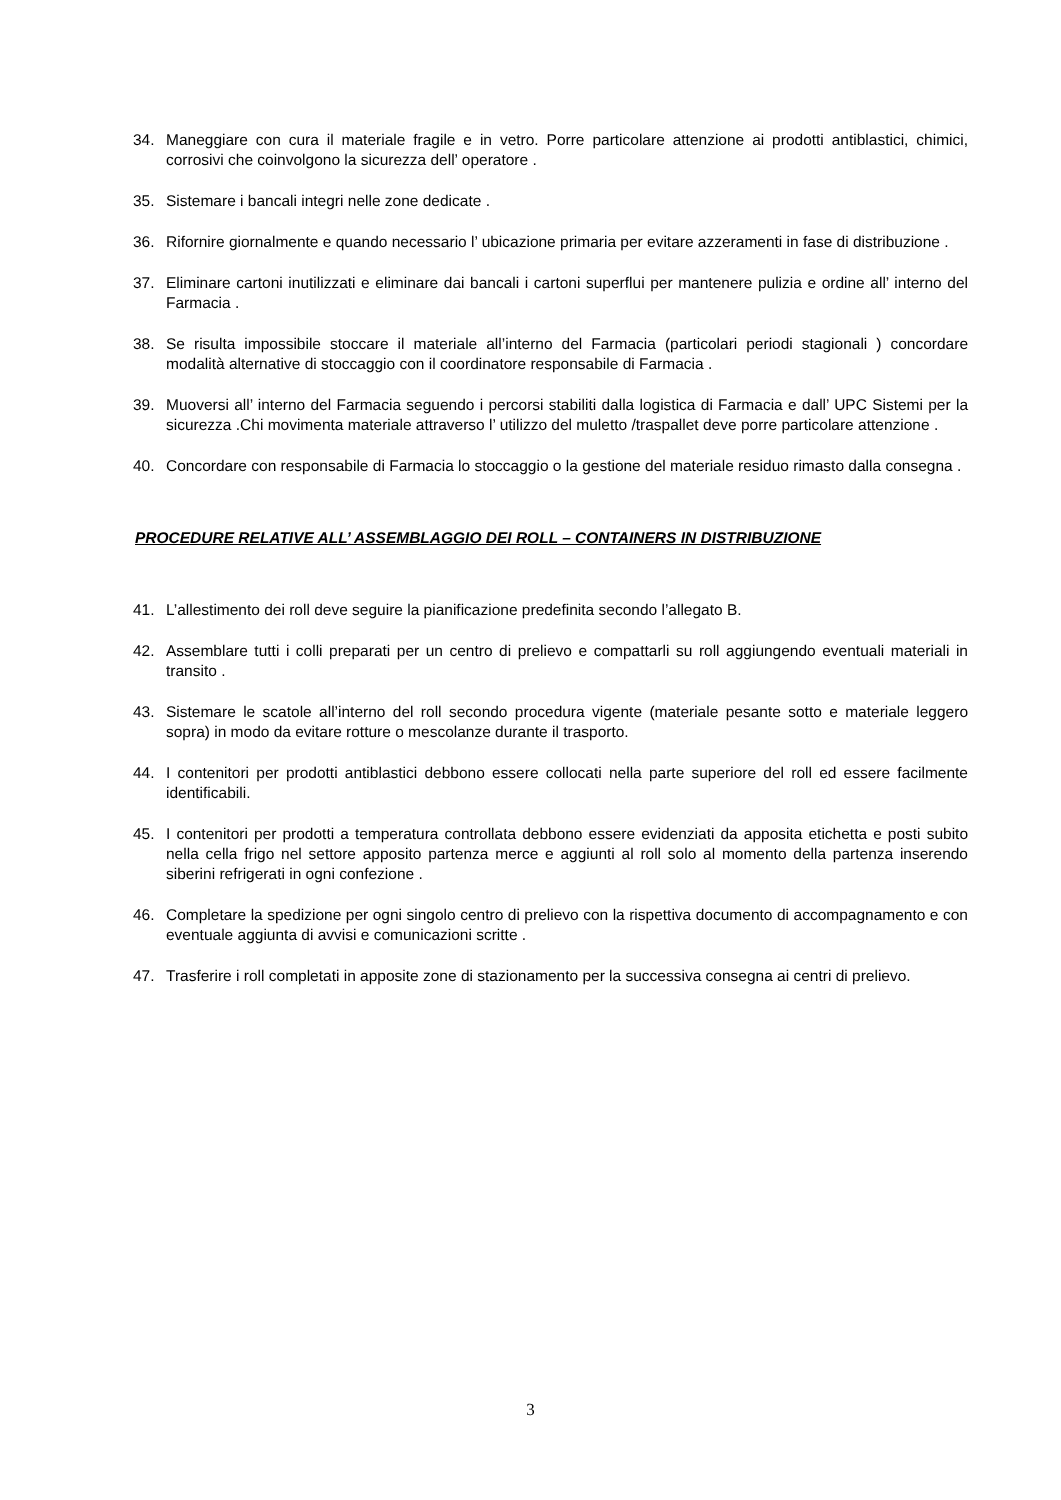34. Maneggiare con cura il materiale fragile e in vetro. Porre particolare attenzione ai prodotti antiblastici, chimici, corrosivi che coinvolgono la sicurezza dell’ operatore .
35. Sistemare i bancali integri nelle zone dedicate .
36. Rifornire giornalmente e quando necessario l’ ubicazione primaria per evitare azzeramenti in fase di distribuzione .
37. Eliminare cartoni inutilizzati e eliminare dai bancali i cartoni superflui per mantenere pulizia e ordine all’ interno del Farmacia .
38. Se risulta impossibile stoccare il materiale all’interno del Farmacia (particolari periodi stagionali ) concordare modalità alternative di stoccaggio con il coordinatore responsabile di Farmacia .
39. Muoversi all’ interno del Farmacia seguendo i percorsi stabiliti dalla logistica di Farmacia e dall’ UPC Sistemi per la sicurezza .Chi movimenta materiale attraverso l’ utilizzo del muletto /traspallet deve porre particolare attenzione .
40. Concordare con responsabile di Farmacia lo stoccaggio o la gestione del materiale residuo rimasto dalla consegna .
PROCEDURE RELATIVE ALL’ ASSEMBLAGGIO DEI ROLL – CONTAINERS IN DISTRIBUZIONE
41. L’allestimento dei roll deve seguire la pianificazione predefinita secondo l’allegato B.
42. Assemblare tutti i colli preparati per un centro di prelievo e compattarli su roll aggiungendo eventuali materiali in transito .
43. Sistemare le scatole all’interno del roll secondo procedura vigente (materiale pesante sotto e materiale leggero sopra) in modo da evitare rotture o mescolanze durante il trasporto.
44. I contenitori per prodotti antiblastici debbono essere collocati nella parte superiore del roll ed essere facilmente identificabili.
45. I contenitori per prodotti a temperatura controllata debbono essere evidenziati da apposita etichetta e posti subito nella cella frigo nel settore apposito partenza merce e aggiunti al roll solo al momento della partenza inserendo siberini refrigerati in ogni confezione .
46. Completare la spedizione per ogni singolo centro di prelievo con la rispettiva documento di accompagnamento e con eventuale aggiunta di avvisi e comunicazioni scritte .
47. Trasferire i roll completati in apposite zone di stazionamento per la successiva consegna ai centri di prelievo.
3